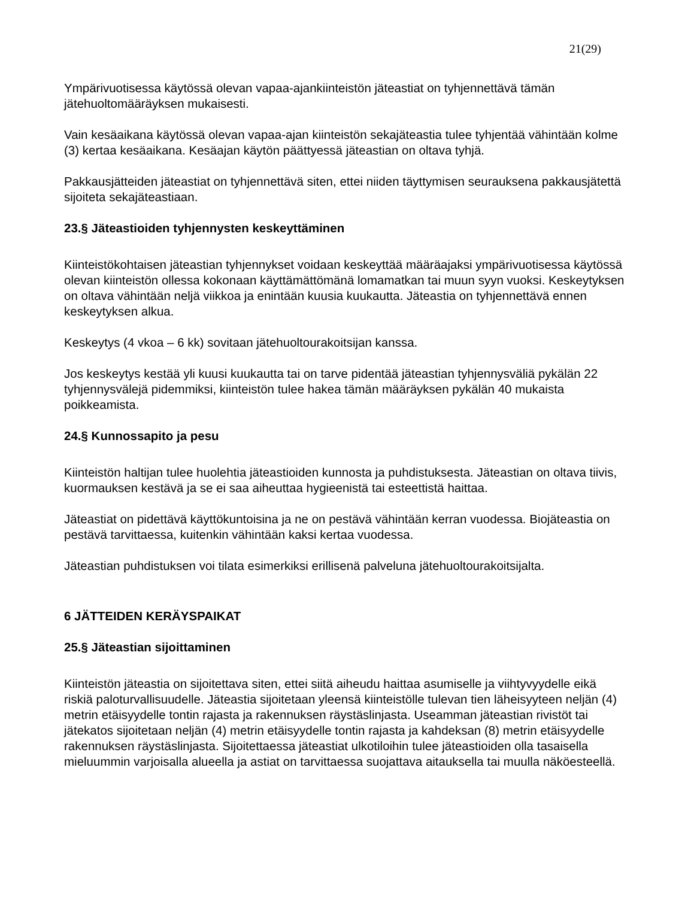21(29)
Ympärivuotisessa käytössä olevan vapaa-ajankiinteistön jäteastiat on tyhjennettävä tämän jätehuoltomääräyksen mukaisesti.
Vain kesäaikana käytössä olevan vapaa-ajan kiinteistön sekajäteastia tulee tyhjentää vähintään kolme (3) kertaa kesäaikana. Kesäajan käytön päättyessä jäteastian on oltava tyhjä.
Pakkausjätteiden jäteastiat on tyhjennettävä siten, ettei niiden täyttymisen seurauksena pakkausjätettä sijoiteta sekajäteastiaan.
23.§ Jäteastioiden tyhjennysten keskeyttäminen
Kiinteistökohtaisen jäteastian tyhjennykset voidaan keskeyttää määräajaksi ympärivuotisessa käytössä olevan kiinteistön ollessa kokonaan käyttämättömänä lomamatkan tai muun syyn vuoksi. Keskeytyksen on oltava vähintään neljä viikkoa ja enintään kuusia kuukautta. Jäteastia on tyhjennettävä ennen keskeytyksen alkua.
Keskeytys (4 vkoa – 6 kk) sovitaan jätehuoltourakoitsijan kanssa.
Jos keskeytys kestää yli kuusi kuukautta tai on tarve pidentää jäteastian tyhjennysväliä pykälän 22 tyhjennysvälejä pidemmiksi, kiinteistön tulee hakea tämän määräyksen pykälän 40 mukaista poikkeamista.
24.§ Kunnossapito ja pesu
Kiinteistön haltijan tulee huolehtia jäteastioiden kunnosta ja puhdistuksesta. Jäteastian on oltava tiivis, kuormauksen kestävä ja se ei saa aiheuttaa hygieenistä tai esteettistä haittaa.
Jäteastiat on pidettävä käyttökuntoisina ja ne on pestävä vähintään kerran vuodessa. Biojäteastia on pestävä tarvittaessa, kuitenkin vähintään kaksi kertaa vuodessa.
Jäteastian puhdistuksen voi tilata esimerkiksi erillisenä palveluna jätehuoltourakoitsijalta.
6 JÄTTEIDEN KERÄYSPAIKAT
25.§ Jäteastian sijoittaminen
Kiinteistön jäteastia on sijoitettava siten, ettei siitä aiheudu haittaa asumiselle ja viihtyvyydelle eikä riskiä paloturvallisuudelle. Jäteastia sijoitetaan yleensä kiinteistölle tulevan tien läheisyyteen neljän (4) metrin etäisyydelle tontin rajasta ja rakennuksen räystäslinjasta. Useamman jäteastian rivistöt tai jätekatos sijoitetaan neljän (4) metrin etäisyydelle tontin rajasta ja kahdeksan (8) metrin etäisyydelle rakennuksen räystäslinjasta. Sijoitettaessa jäteastiat ulkotiloihin tulee jäteastioiden olla tasaisella mieluummin varjoisalla alueella ja astiat on tarvittaessa suojattava aitauksella tai muulla näköesteellä.